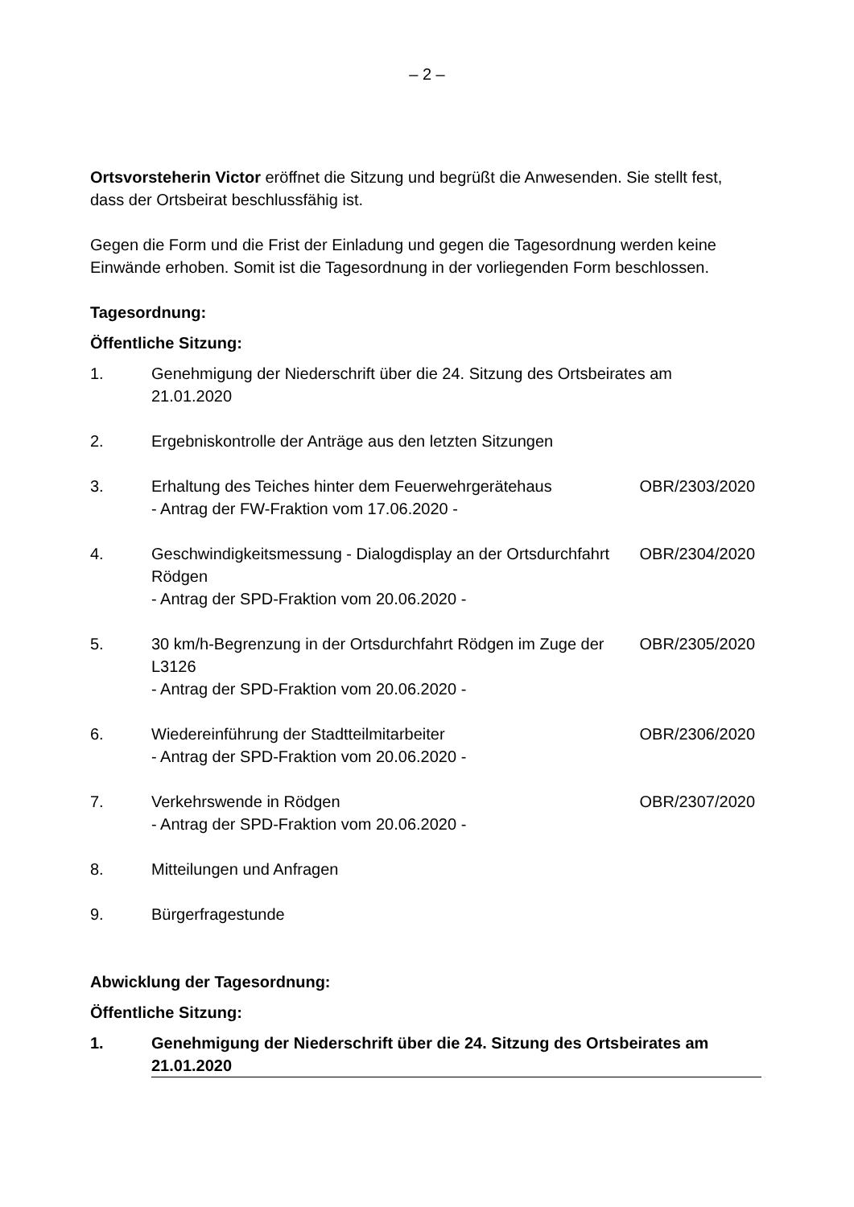– 2 –
Ortsvorsteherin Victor eröffnet die Sitzung und begrüßt die Anwesenden. Sie stellt fest, dass der Ortsbeirat beschlussfähig ist.
Gegen die Form und die Frist der Einladung und gegen die Tagesordnung werden keine Einwände erhoben. Somit ist die Tagesordnung in der vorliegenden Form beschlossen.
Tagesordnung:
Öffentliche Sitzung:
1. Genehmigung der Niederschrift über die 24. Sitzung des Ortsbeirates am 21.01.2020
2. Ergebniskontrolle der Anträge aus den letzten Sitzungen
3. Erhaltung des Teiches hinter dem Feuerwehrgerätehaus
- Antrag der FW-Fraktion vom 17.06.2020 - OBR/2303/2020
4. Geschwindigkeitsmessung - Dialogdisplay an der Ortsdurchfahrt Rödgen
- Antrag der SPD-Fraktion vom 20.06.2020 - OBR/2304/2020
5. 30 km/h-Begrenzung in der Ortsdurchfahrt Rödgen im Zuge der L3126
- Antrag der SPD-Fraktion vom 20.06.2020 - OBR/2305/2020
6. Wiedereinführung der Stadtteilmitarbeiter
- Antrag der SPD-Fraktion vom 20.06.2020 - OBR/2306/2020
7. Verkehrswende in Rödgen
- Antrag der SPD-Fraktion vom 20.06.2020 - OBR/2307/2020
8. Mitteilungen und Anfragen
9. Bürgerfragestunde
Abwicklung der Tagesordnung:
Öffentliche Sitzung:
1. Genehmigung der Niederschrift über die 24. Sitzung des Ortsbeirates am 21.01.2020